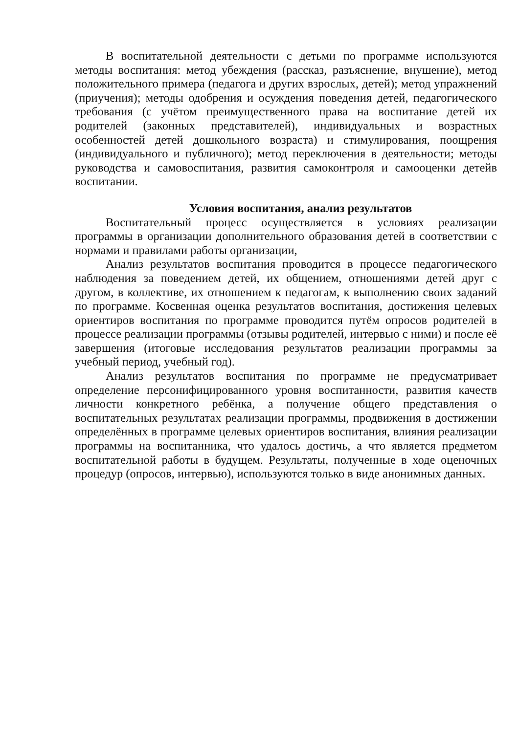В воспитательной деятельности с детьми по программе используются методы воспитания: метод убеждения (рассказ, разъяснение, внушение), метод положительного примера (педагога и других взрослых, детей); метод упражнений (приучения); методы одобрения и осуждения поведения детей, педагогического требования (с учётом преимущественного права на воспитание детей их родителей (законных представителей), индивидуальных и возрастных особенностей детей дошкольного возраста) и стимулирования, поощрения (индивидуального и публичного); метод переключения в деятельности; методы руководства и самовоспитания, развития самоконтроля и самооценки детейв воспитании.
Условия воспитания, анализ результатов
Воспитательный процесс осуществляется в условиях реализации программы в организации дополнительного образования детей в соответствии с нормами и правилами работы организации,
Анализ результатов воспитания проводится в процессе педагогического наблюдения за поведением детей, их общением, отношениями детей друг с другом, в коллективе, их отношением к педагогам, к выполнению своих заданий по программе. Косвенная оценка результатов воспитания, достижения целевых ориентиров воспитания по программе проводится путём опросов родителей в процессе реализации программы (отзывы родителей, интервью с ними) и после её завершения (итоговые исследования результатов реализации программы за учебный период, учебный год).
Анализ результатов воспитания по программе не предусматривает определение персонифицированного уровня воспитанности, развития качеств личности конкретного ребёнка, а получение общего представления о воспитательных результатах реализации программы, продвижения в достижении определённых в программе целевых ориентиров воспитания, влияния реализации программы на воспитанника, что удалось достичь, а что является предметом воспитательной работы в будущем. Результаты, полученные в ходе оценочных процедур (опросов, интервью), используются только в виде анонимных данных.